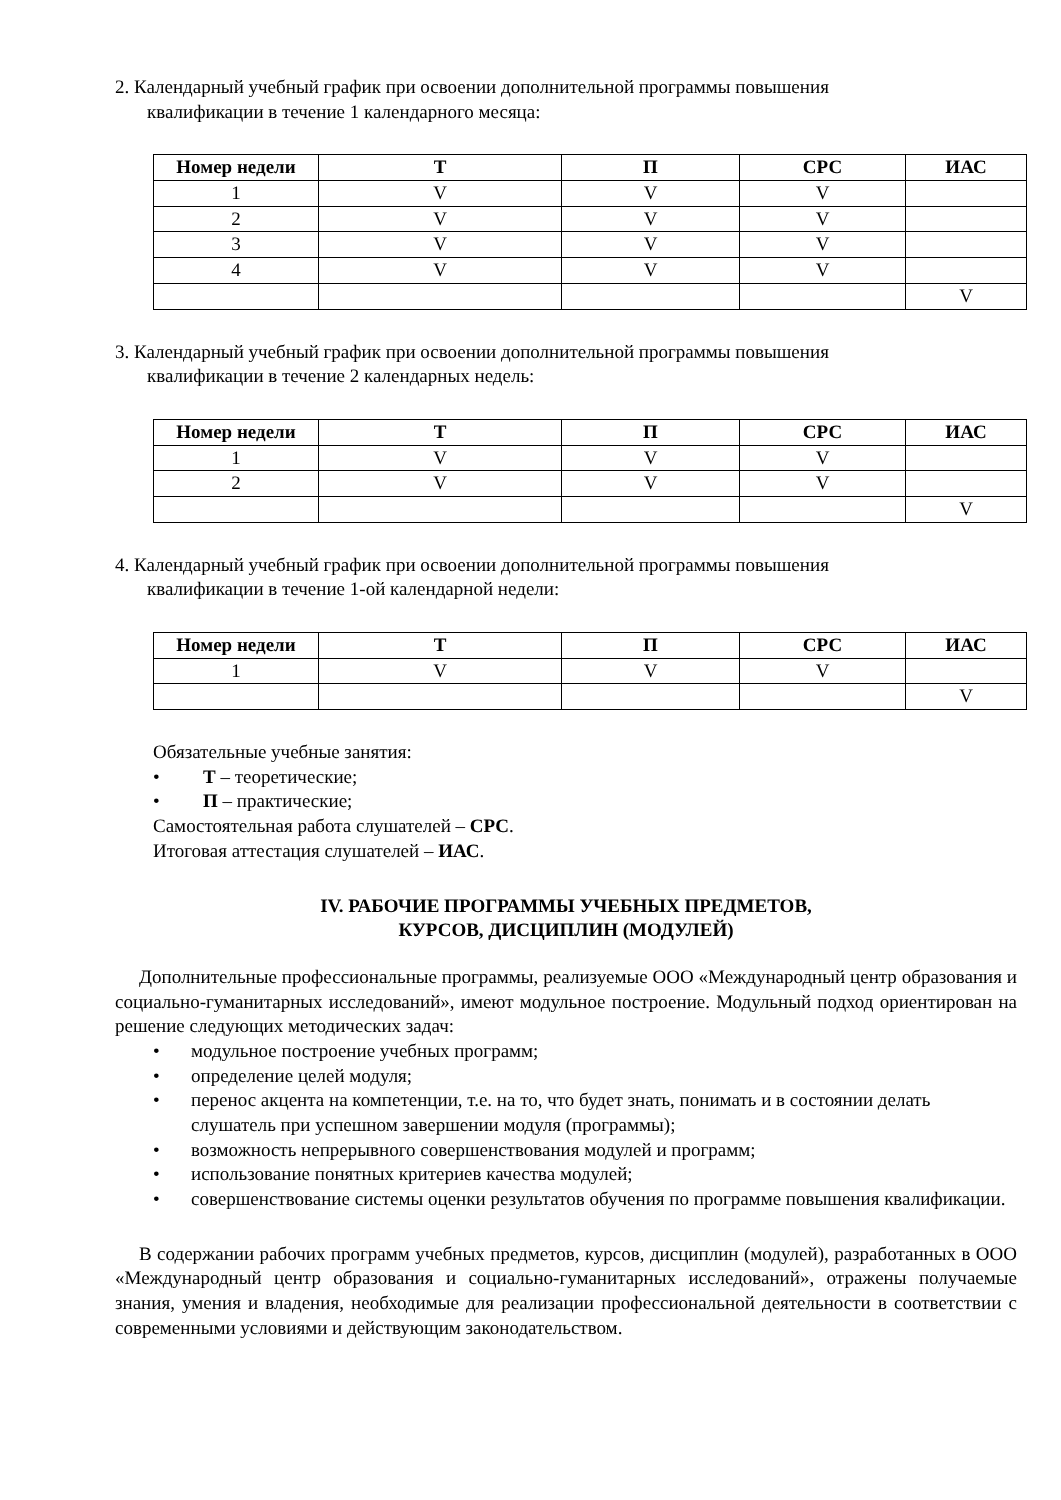2. Календарный учебный график при освоении дополнительной программы повышения
квалификации в течение 1 календарного месяца:
| Номер недели | Т | П | СРС | ИАС |
| --- | --- | --- | --- | --- |
| 1 | V | V | V | |
| 2 | V | V | V | |
| 3 | V | V | V | |
| 4 | V | V | V | |
| | | | | V |
3. Календарный учебный график при освоении дополнительной программы повышения
квалификации в течение 2 календарных недель:
| Номер недели | Т | П | СРС | ИАС |
| --- | --- | --- | --- | --- |
| 1 | V | V | V | |
| 2 | V | V | V | |
| | | | | V |
4. Календарный учебный график при освоении дополнительной программы повышения
квалификации в течение 1-ой календарной недели:
| Номер недели | Т | П | СРС | ИАС |
| --- | --- | --- | --- | --- |
| 1 | V | V | V | |
| | | | | V |
Обязательные учебные занятия:
• Т – теоретические;
• П – практические;
Самостоятельная работа слушателей – СРС.
Итоговая аттестация слушателей – ИАС.
IV. РАБОЧИЕ ПРОГРАММЫ УЧЕБНЫХ ПРЕДМЕТОВ,
КУРСОВ, ДИСЦИПЛИН (МОДУЛЕЙ)
Дополнительные профессиональные программы, реализуемые ООО «Международный центр образования и социально-гуманитарных исследований», имеют модульное построение. Модульный подход ориентирован на решение следующих методических задач:
• модульное построение учебных программ;
• определение целей модуля;
• перенос акцента на компетенции, т.е. на то, что будет знать, понимать и в состоянии делать слушатель при успешном завершении модуля (программы);
• возможность непрерывного совершенствования модулей и программ;
• использование понятных критериев качества модулей;
• совершенствование системы оценки результатов обучения по программе повышения квалификации.
В содержании рабочих программ учебных предметов, курсов, дисциплин (модулей), разработанных в ООО «Международный центр образования и социально-гуманитарных исследований», отражены получаемые знания, умения и владения, необходимые для реализации профессиональной деятельности в соответствии с современными условиями и действующим законодательством.